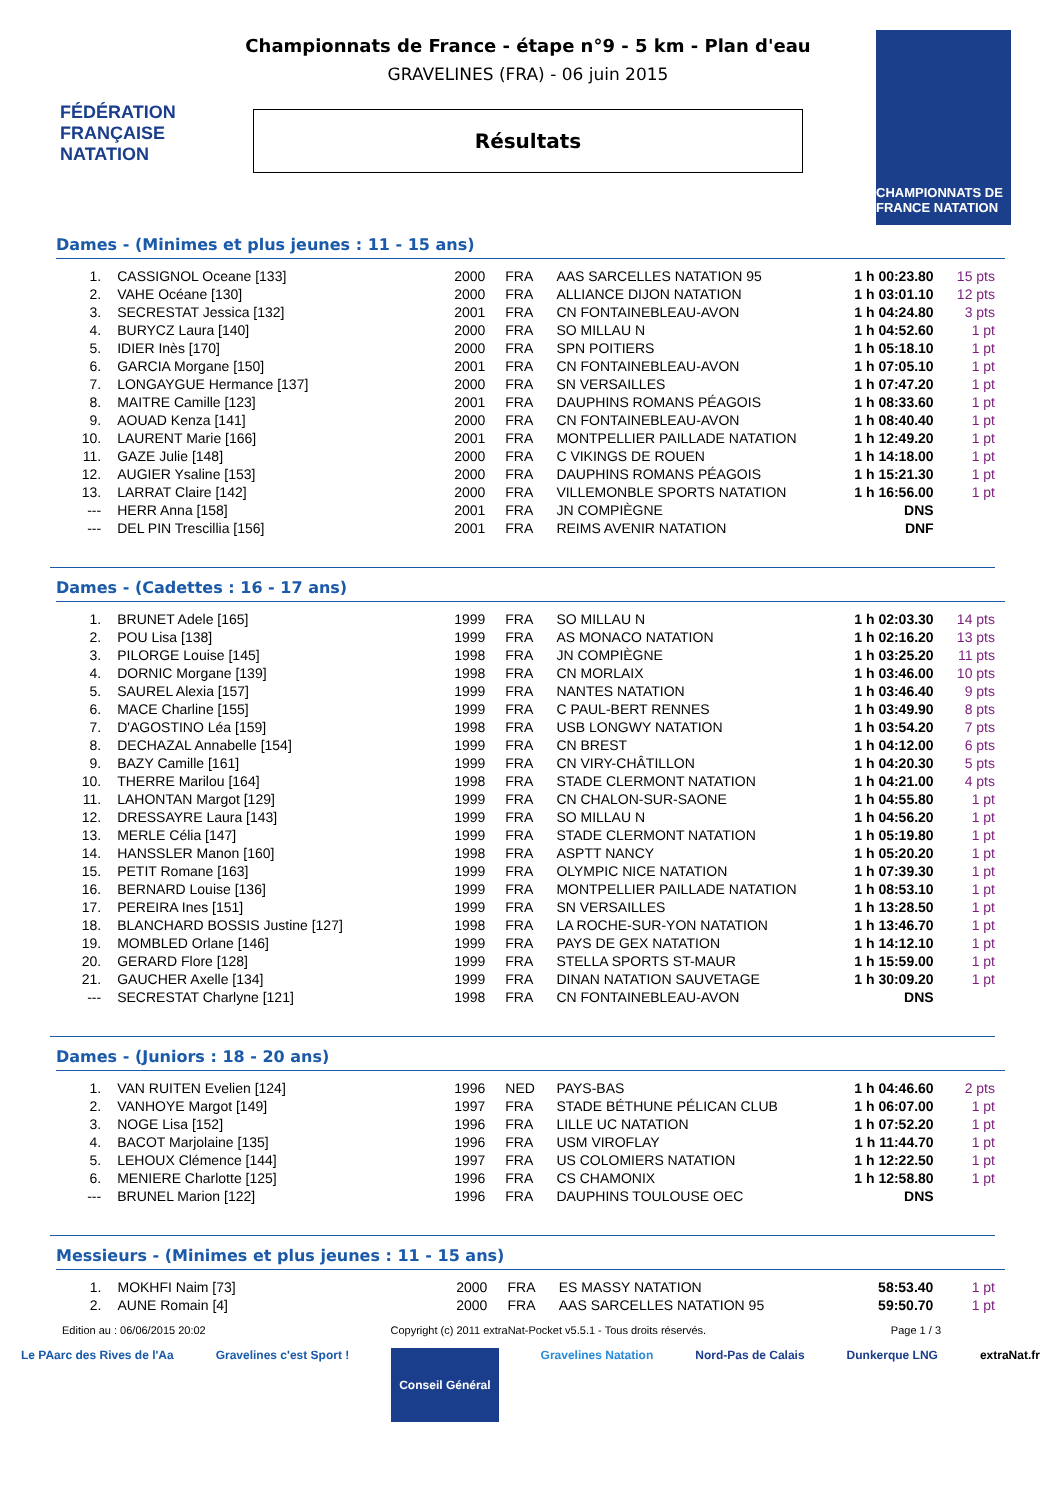FÉDÉRATION FRANÇAISE NATATION
Championnats de France - étape n°9 - 5 km - Plan d'eau
GRAVELINES (FRA) - 06 juin 2015
Résultats
CHAMPIONNATS DE FRANCE NATATION
Dames - (Minimes et plus jeunes : 11 - 15 ans)
| 1. | CASSIGNOL Oceane [133] | 2000 | FRA | AAS SARCELLES NATATION 95 | 1 h 00:23.80 | 15 pts |
| 2. | VAHE Océane [130] | 2000 | FRA | ALLIANCE DIJON NATATION | 1 h 03:01.10 | 12 pts |
| 3. | SECRESTAT Jessica [132] | 2001 | FRA | CN FONTAINEBLEAU-AVON | 1 h 04:24.80 | 3 pts |
| 4. | BURYCZ Laura [140] | 2000 | FRA | SO MILLAU N | 1 h 04:52.60 | 1 pt |
| 5. | IDIER Inès [170] | 2000 | FRA | SPN POITIERS | 1 h 05:18.10 | 1 pt |
| 6. | GARCIA Morgane [150] | 2001 | FRA | CN FONTAINEBLEAU-AVON | 1 h 07:05.10 | 1 pt |
| 7. | LONGAYGUE Hermance [137] | 2000 | FRA | SN VERSAILLES | 1 h 07:47.20 | 1 pt |
| 8. | MAITRE Camille [123] | 2001 | FRA | DAUPHINS ROMANS PÉAGOIS | 1 h 08:33.60 | 1 pt |
| 9. | AOUAD Kenza [141] | 2000 | FRA | CN FONTAINEBLEAU-AVON | 1 h 08:40.40 | 1 pt |
| 10. | LAURENT Marie [166] | 2001 | FRA | MONTPELLIER PAILLADE NATATION | 1 h 12:49.20 | 1 pt |
| 11. | GAZE Julie [148] | 2000 | FRA | C VIKINGS DE ROUEN | 1 h 14:18.00 | 1 pt |
| 12. | AUGIER Ysaline [153] | 2000 | FRA | DAUPHINS ROMANS PÉAGOIS | 1 h 15:21.30 | 1 pt |
| 13. | LARRAT Claire [142] | 2000 | FRA | VILLEMONBLE SPORTS NATATION | 1 h 16:56.00 | 1 pt |
| --- | HERR Anna [158] | 2001 | FRA | JN COMPIÈGNE | DNS | |
| --- | DEL PIN Trescillia [156] | 2001 | FRA | REIMS AVENIR NATATION | DNF | |
Dames - (Cadettes : 16 - 17 ans)
| 1. | BRUNET Adele [165] | 1999 | FRA | SO MILLAU N | 1 h 02:03.30 | 14 pts |
| 2. | POU Lisa [138] | 1999 | FRA | AS MONACO NATATION | 1 h 02:16.20 | 13 pts |
| 3. | PILORGE Louise [145] | 1998 | FRA | JN COMPIÈGNE | 1 h 03:25.20 | 11 pts |
| 4. | DORNIC Morgane [139] | 1998 | FRA | CN MORLAIX | 1 h 03:46.00 | 10 pts |
| 5. | SAUREL Alexia [157] | 1999 | FRA | NANTES NATATION | 1 h 03:46.40 | 9 pts |
| 6. | MACE Charline [155] | 1999 | FRA | C PAUL-BERT RENNES | 1 h 03:49.90 | 8 pts |
| 7. | D'AGOSTINO Léa [159] | 1998 | FRA | USB LONGWY NATATION | 1 h 03:54.20 | 7 pts |
| 8. | DECHAZAL Annabelle [154] | 1999 | FRA | CN BREST | 1 h 04:12.00 | 6 pts |
| 9. | BAZY Camille [161] | 1999 | FRA | CN VIRY-CHÂTILLON | 1 h 04:20.30 | 5 pts |
| 10. | THERRE Marilou [164] | 1998 | FRA | STADE CLERMONT NATATION | 1 h 04:21.00 | 4 pts |
| 11. | LAHONTAN Margot [129] | 1999 | FRA | CN CHALON-SUR-SAONE | 1 h 04:55.80 | 1 pt |
| 12. | DRESSAYRE Laura [143] | 1999 | FRA | SO MILLAU N | 1 h 04:56.20 | 1 pt |
| 13. | MERLE Célia [147] | 1999 | FRA | STADE CLERMONT NATATION | 1 h 05:19.80 | 1 pt |
| 14. | HANSSLER Manon [160] | 1998 | FRA | ASPTT NANCY | 1 h 05:20.20 | 1 pt |
| 15. | PETIT Romane [163] | 1999 | FRA | OLYMPIC NICE NATATION | 1 h 07:39.30 | 1 pt |
| 16. | BERNARD Louise [136] | 1999 | FRA | MONTPELLIER PAILLADE NATATION | 1 h 08:53.10 | 1 pt |
| 17. | PEREIRA Ines [151] | 1999 | FRA | SN VERSAILLES | 1 h 13:28.50 | 1 pt |
| 18. | BLANCHARD BOSSIS Justine [127] | 1998 | FRA | LA ROCHE-SUR-YON NATATION | 1 h 13:46.70 | 1 pt |
| 19. | MOMBLED Orlane [146] | 1999 | FRA | PAYS DE GEX NATATION | 1 h 14:12.10 | 1 pt |
| 20. | GERARD Flore [128] | 1999 | FRA | STELLA SPORTS ST-MAUR | 1 h 15:59.00 | 1 pt |
| 21. | GAUCHER Axelle [134] | 1999 | FRA | DINAN NATATION SAUVETAGE | 1 h 30:09.20 | 1 pt |
| --- | SECRESTAT Charlyne [121] | 1998 | FRA | CN FONTAINEBLEAU-AVON | DNS | |
Dames - (Juniors : 18 - 20 ans)
| 1. | VAN RUITEN Evelien [124] | 1996 | NED | PAYS-BAS | 1 h 04:46.60 | 2 pts |
| 2. | VANHOYE Margot [149] | 1997 | FRA | STADE BÉTHUNE PÉLICAN CLUB | 1 h 06:07.00 | 1 pt |
| 3. | NOGE Lisa [152] | 1996 | FRA | LILLE UC NATATION | 1 h 07:52.20 | 1 pt |
| 4. | BACOT Marjolaine [135] | 1996 | FRA | USM VIROFLAY | 1 h 11:44.70 | 1 pt |
| 5. | LEHOUX Clémence [144] | 1997 | FRA | US COLOMIERS NATATION | 1 h 12:22.50 | 1 pt |
| 6. | MENIERE Charlotte [125] | 1996 | FRA | CS CHAMONIX | 1 h 12:58.80 | 1 pt |
| --- | BRUNEL Marion [122] | 1996 | FRA | DAUPHINS TOULOUSE OEC | DNS | |
Messieurs - (Minimes et plus jeunes : 11 - 15 ans)
| 1. | MOKHFI Naim [73] | 2000 | FRA | ES MASSY NATATION | 58:53.40 | 1 pt |
| 2. | AUNE Romain [4] | 2000 | FRA | AAS SARCELLES NATATION 95 | 59:50.70 | 1 pt |
Edition au : 06/06/2015 20:02 Copyright (c) 2011 extraNat-Pocket v5.5.1 - Tous droits réservés. Page 1 / 3
Le PAarc des Rives de l'Aa Gravelines c'est Sport ! Conseil Général Gravelines Natation Nord-Pas de Calais Dunkerque LNG extraNat.fr